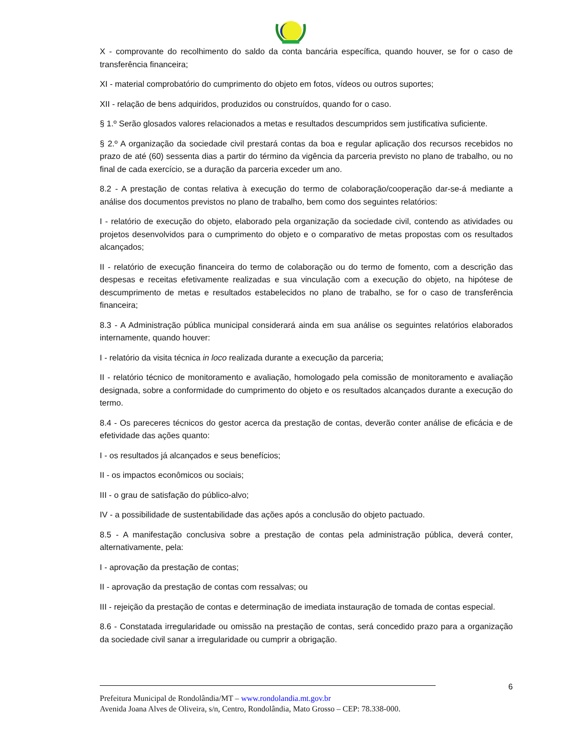X - comprovante do recolhimento do saldo da conta bancária específica, quando houver, se for o caso de transferência financeira;
XI - material comprobatório do cumprimento do objeto em fotos, vídeos ou outros suportes;
XII - relação de bens adquiridos, produzidos ou construídos, quando for o caso.
§ 1.º Serão glosados valores relacionados a metas e resultados descumpridos sem justificativa suficiente.
§ 2.º A organização da sociedade civil prestará contas da boa e regular aplicação dos recursos recebidos no prazo de até (60) sessenta dias a partir do término da vigência da parceria previsto no plano de trabalho, ou no final de cada exercício, se a duração da parceria exceder um ano.
8.2 - A prestação de contas relativa à execução do termo de colaboração/cooperação dar-se-á mediante a análise dos documentos previstos no plano de trabalho, bem como dos seguintes relatórios:
I - relatório de execução do objeto, elaborado pela organização da sociedade civil, contendo as atividades ou projetos desenvolvidos para o cumprimento do objeto e o comparativo de metas propostas com os resultados alcançados;
II - relatório de execução financeira do termo de colaboração ou do termo de fomento, com a descrição das despesas e receitas efetivamente realizadas e sua vinculação com a execução do objeto, na hipótese de descumprimento de metas e resultados estabelecidos no plano de trabalho, se for o caso de transferência financeira;
8.3 - A Administração pública municipal considerará ainda em sua análise os seguintes relatórios elaborados internamente, quando houver:
I - relatório da visita técnica in loco realizada durante a execução da parceria;
II - relatório técnico de monitoramento e avaliação, homologado pela comissão de monitoramento e avaliação designada, sobre a conformidade do cumprimento do objeto e os resultados alcançados durante a execução do termo.
8.4 - Os pareceres técnicos do gestor acerca da prestação de contas, deverão conter análise de eficácia e de efetividade das ações quanto:
I - os resultados já alcançados e seus benefícios;
II - os impactos econômicos ou sociais;
III - o grau de satisfação do público-alvo;
IV - a possibilidade de sustentabilidade das ações após a conclusão do objeto pactuado.
8.5 - A manifestação conclusiva sobre a prestação de contas pela administração pública, deverá conter, alternativamente, pela:
I - aprovação da prestação de contas;
II - aprovação da prestação de contas com ressalvas; ou
III - rejeição da prestação de contas e determinação de imediata instauração de tomada de contas especial.
8.6 - Constatada irregularidade ou omissão na prestação de contas, será concedido prazo para a organização da sociedade civil sanar a irregularidade ou cumprir a obrigação.
6
Prefeitura Municipal de Rondolândia/MT – www.rondolandia.mt.gov.br
Avenida Joana Alves de Oliveira, s/n, Centro, Rondolândia, Mato Grosso – CEP: 78.338-000.